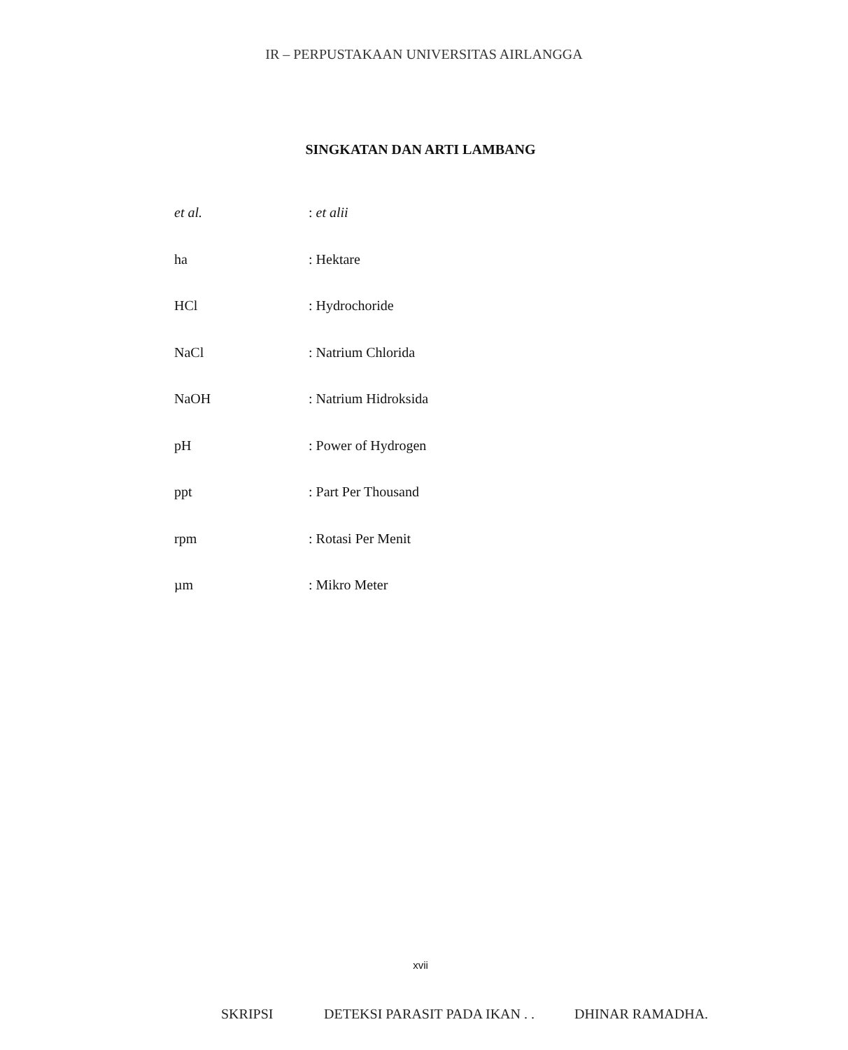IR – PERPUSTAKAAN UNIVERSITAS AIRLANGGA
SINGKATAN DAN ARTI LAMBANG
et al.: et alii
ha: Hektare
HCl: Hydrochoride
NaCl: Natrium Chlorida
NaOH: Natrium Hidroksida
pH: Power of Hydrogen
ppt: Part Per Thousand
rpm: Rotasi Per Menit
µm: Mikro Meter
xvii
SKRIPSI DETEKSI PARASIT PADA IKAN . . DHINAR RAMADHA.